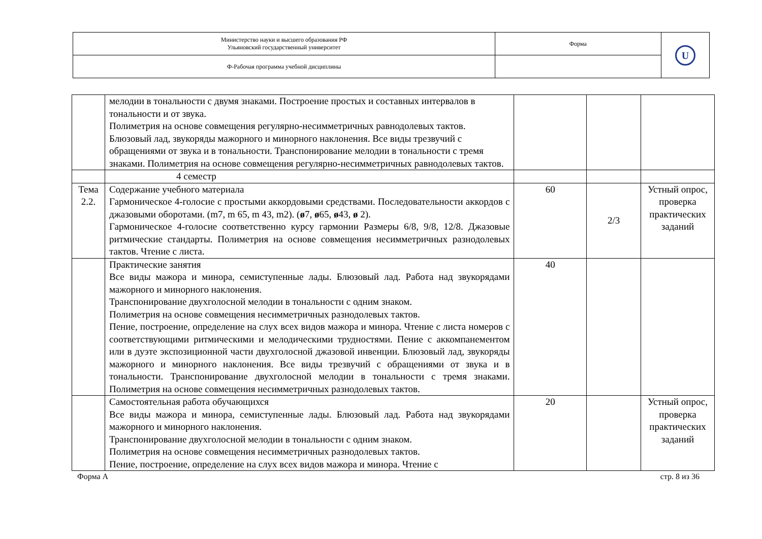| Министерство науки и высшего образования РФ Ульяновский государственный университет | Форма | U |
| Ф-Рабочая программа учебной дисциплины | | |
| | мелодии в тональности с двумя знаками. Построение простых и составных интервалов в тональности и от звука. Полиметрия на основе совмещения регулярно-несимметричных равнодолевых тактов. Блюзовый лад, звукоряды мажорного и минорного наклонения. Все виды трезвучий с обращениями от звука и в тональности. Транспонирование мелодии в тональности с тремя знаками. Полиметрия на основе совмещения регулярно-несимметричных равнодолевых тактов. | | | |
| | 4 семестр | | | |
| Тема 2.2. | Содержание учебного материала Гармоническое 4-голосие с простыми аккордовыми средствами. Последовательности аккордов с джазовыми оборотами. (m7, m 65, m 43, m2). ( ø 7, ø 65, ø 43, ø 2). Гармоническое 4-голосие соответственно курсу гармонии Размеры 6/8, 9/8, 12/8. Джазовые ритмические стандарты. Полиметрия на основе совмещения несимметричных разнодолевых тактов. Чтение с листа. | 60 | 2/3 | Устный опрос, проверка практических заданий |
| | Практические занятия Все виды мажора и минора, семиступенные лады. Блюзовый лад. Работа над звукорядами мажорного и минорного наклонения. Транспонирование двухголосной мелодии в тональности с одним знаком. Полиметрия на основе совмещения несимметричных разнодолевых тактов. Пение, построение, определение на слух всех видов мажора и минора. Чтение с листа номеров с соответствующими ритмическими и мелодическими трудностями. Пение с аккомпанементом или в дуэте экспозиционной части двухголосной джазовой инвенции. Блюзовый лад, звукоряды мажорного и минорного наклонения. Все виды трезвучий с обращениями от звука и в тональности. Транспонирование двухголосной мелодии в тональности с тремя знаками. Полиметрия на основе совмещения несимметричных разнодолевых тактов. | 40 | | |
| | Самостоятельная работа обучающихся Все виды мажора и минора, семиступенные лады. Блюзовый лад. Работа над звукорядами мажорного и минорного наклонения. Транспонирование двухголосной мелодии в тональности с одним знаком. Полиметрия на основе совмещения несимметричных разнодолевых тактов. Пение, построение, определение на слух всех видов мажора и минора. Чтение с | 20 | | Устный опрос, проверка практических заданий |
Форма А стр. 8 из 36